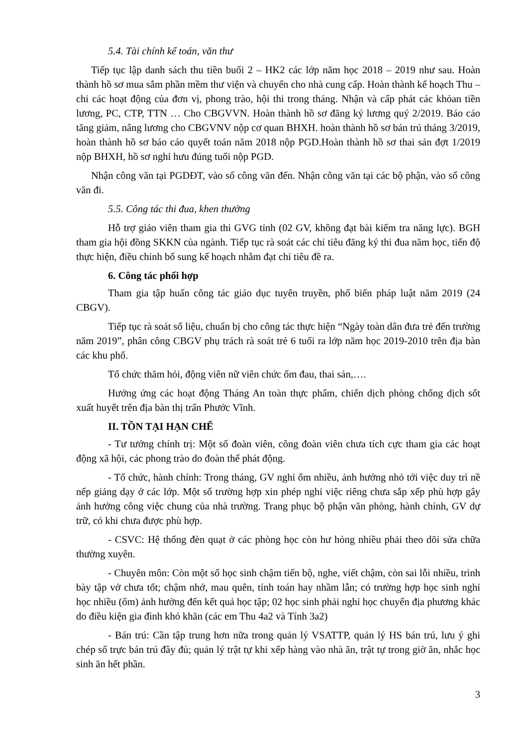5.4. Tài chính kế toán, văn thư
Tiếp tục lập danh sách thu tiền buổi 2 – HK2 các lớp năm học 2018 – 2019 như sau. Hoàn thành hồ sơ mua sắm phần mềm thư viện và chuyển cho nhà cung cấp. Hoàn thành kế hoạch Thu – chi các hoạt động của đơn vị, phong trào, hội thi trong tháng. Nhận và cấp phát các khỏan tiền lương, PC, CTP, TTN … Cho CBGVVN. Hoàn thành hồ sơ đăng ký lương quý 2/2019. Báo cáo tăng giảm, nâng lương cho CBGVNV nộp cơ quan BHXH. hoàn thành hồ sơ bán trú tháng 3/2019, hoàn thành hồ sơ báo cáo quyết toán năm 2018 nộp PGD.Hoàn thành hồ sơ thai sản đợt 1/2019 nộp BHXH, hồ sơ nghỉ hưu đúng tuổi nộp PGD.
Nhận công văn tại PGDĐT, vào sổ công văn đến. Nhận công văn tại các bộ phận, vào sổ công văn đi.
5.5. Công tác thi đua, khen thưởng
Hỗ trợ giáo viên tham gia thi GVG tỉnh (02 GV, không đạt bài kiểm tra năng lực). BGH tham gia hội đồng SKKN của ngành. Tiếp tục rà soát các chỉ tiêu đăng ký thi đua năm học, tiến độ thực hiện, điều chỉnh bổ sung kế hoạch nhằm đạt chỉ tiêu đề ra.
6. Công tác phối hợp
Tham gia tập huấn công tác giáo dục tuyên truyền, phổ biến pháp luật năm 2019 (24 CBGV).
Tiếp tục rà soát số liệu, chuẩn bị cho công tác thực hiện “Ngày toàn dân đưa trẻ đến trường năm 2019”, phân công CBGV phụ trách rà soát trẻ 6 tuổi ra lớp năm học 2019-2010 trên địa bàn các khu phố.
Tổ chức thăm hỏi, động viên nữ viên chức ốm đau, thai sản,….
Hưởng ứng các hoạt động Tháng An toàn thực phẩm, chiến dịch phòng chống dịch sốt xuất huyết trên địa bàn thị trấn Phước Vĩnh.
II. TỒN TẠI HẠN CHẾ
- Tư tưởng chính trị: Một số đoàn viên, công đoàn viên chưa tích cực tham gia các hoạt động xã hội, các phong trào do đoàn thể phát động.
- Tổ chức, hành chính: Trong tháng, GV nghỉ ốm nhiều, ảnh hưởng nhỏ tới việc duy trì nề nếp giảng dạy ở các lớp. Một số trường hợp xin phép nghỉ việc riêng chưa sắp xếp phù hợp gây ảnh hưởng công việc chung của nhà trường. Trang phục bộ phận văn phòng, hành chính, GV dự trữ, có khi chưa được phù hợp.
- CSVC: Hệ thống đèn quạt ở các phòng học còn hư hỏng nhiều phải theo dõi sửa chữa thường xuyên.
- Chuyên môn: Còn một số học sinh chậm tiến bộ, nghe, viết chậm, còn sai lỗi nhiều, trình bày tập vở chưa tốt; chậm nhớ, mau quên, tính toán hay nhầm lẫn; có trường hợp học sinh nghỉ học nhiều (ốm) ảnh hưởng đến kết quả học tập; 02 học sinh phải nghỉ học chuyển địa phương khác do điều kiện gia đình khó khăn (các em Thu 4a2 và Tính 3a2)
- Bán trú: Cần tập trung hơn nữa trong quản lý VSATTP, quản lý HS bán trú, lưu ý ghi chép sổ trực bán trú đầy đủ; quản lý trật tự khi xếp hàng vào nhà ăn, trật tự trong giờ ăn, nhắc học sinh ăn hết phần.
3